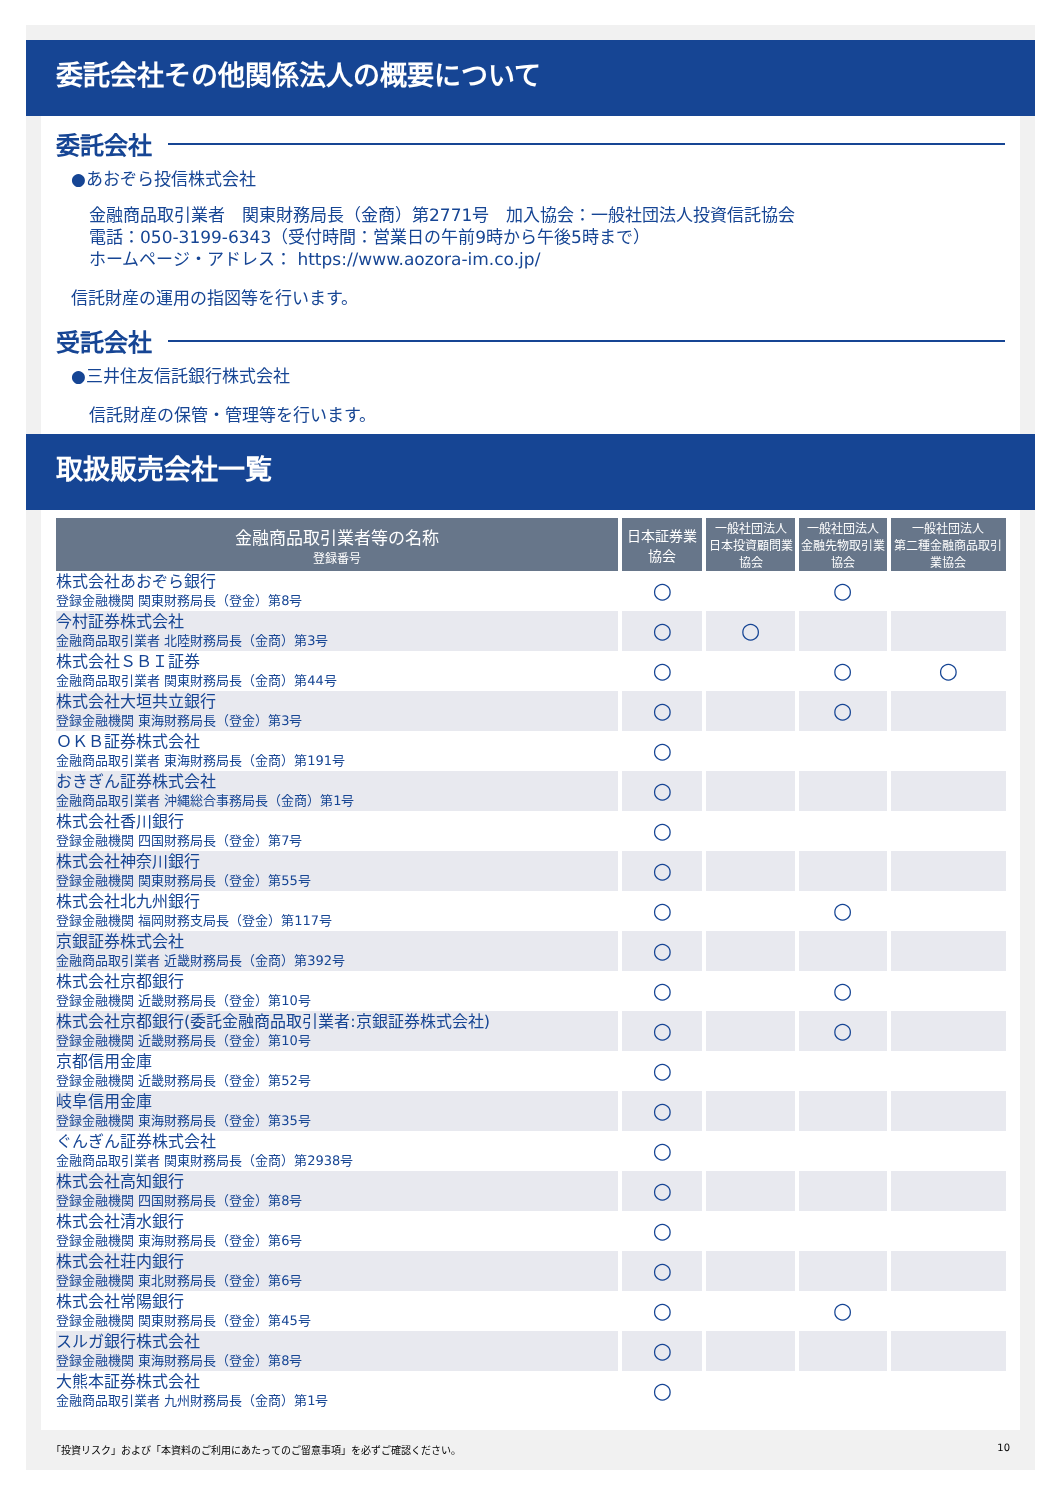委託会社その他関係法人の概要について
委託会社
●あおぞら投信株式会社
金融商品取引業者　関東財務局長（金商）第2771号　加入協会：一般社団法人投資信託協会
電話：050-3199-6343（受付時間：営業日の午前9時から午後5時まで）
ホームページ・アドレス： https://www.aozora-im.co.jp/
信託財産の運用の指図等を行います。
受託会社
●三井住友信託銀行株式会社
信託財産の保管・管理等を行います。
取扱販売会社一覧
| 金融商品取引業者等の名称 登録番号 | 日本証券業協会 | 一般社団法人 日本投資顧問業協会 | 一般社団法人 金融先物取引業協会 | 一般社団法人 第二種金融商品取引業協会 |
| --- | --- | --- | --- | --- |
| 株式会社あおぞら銀行 登録金融機関 関東財務局長（登金）第8号 | ○ | | ○ | |
| 今村証券株式会社 金融商品取引業者 北陸財務局長（金商）第3号 | ○ | ○ | | |
| 株式会社ＳＢＩ証券 金融商品取引業者 関東財務局長（金商）第44号 | ○ | | ○ | ○ |
| 株式会社大垣共立銀行 登録金融機関 東海財務局長（登金）第3号 | ○ | | ○ | |
| ＯＫＢ証券株式会社 金融商品取引業者 東海財務局長（金商）第191号 | ○ | | | |
| おきぎん証券株式会社 金融商品取引業者 沖縄総合事務局長（金商）第1号 | ○ | | | |
| 株式会社香川銀行 登録金融機関 四国財務局長（登金）第7号 | ○ | | | |
| 株式会社神奈川銀行 登録金融機関 関東財務局長（登金）第55号 | ○ | | | |
| 株式会社北九州銀行 登録金融機関 福岡財務支局長（登金）第117号 | ○ | | ○ | |
| 京銀証券株式会社 金融商品取引業者 近畿財務局長（金商）第392号 | ○ | | | |
| 株式会社京都銀行 登録金融機関 近畿財務局長（登金）第10号 | ○ | | ○ | |
| 株式会社京都銀行(委託金融商品取引業者:京銀証券株式会社) 登録金融機関 近畿財務局長（登金）第10号 | ○ | | ○ | |
| 京都信用金庫 登録金融機関 近畿財務局長（登金）第52号 | ○ | | | |
| 岐阜信用金庫 登録金融機関 東海財務局長（登金）第35号 | ○ | | | |
| ぐんぎん証券株式会社 金融商品取引業者 関東財務局長（金商）第2938号 | ○ | | | |
| 株式会社高知銀行 登録金融機関 四国財務局長（登金）第8号 | ○ | | | |
| 株式会社清水銀行 登録金融機関 東海財務局長（登金）第6号 | ○ | | | |
| 株式会社荘内銀行 登録金融機関 東北財務局長（登金）第6号 | ○ | | | |
| 株式会社常陽銀行 登録金融機関 関東財務局長（登金）第45号 | ○ | | ○ | |
| スルガ銀行株式会社 登録金融機関 東海財務局長（登金）第8号 | ○ | | | |
| 大熊本証券株式会社 金融商品取引業者 九州財務局長（金商）第1号 | ○ | | | |
「投資リスク」および「本資料のご利用にあたってのご留意事項」を必ずご確認ください。 10